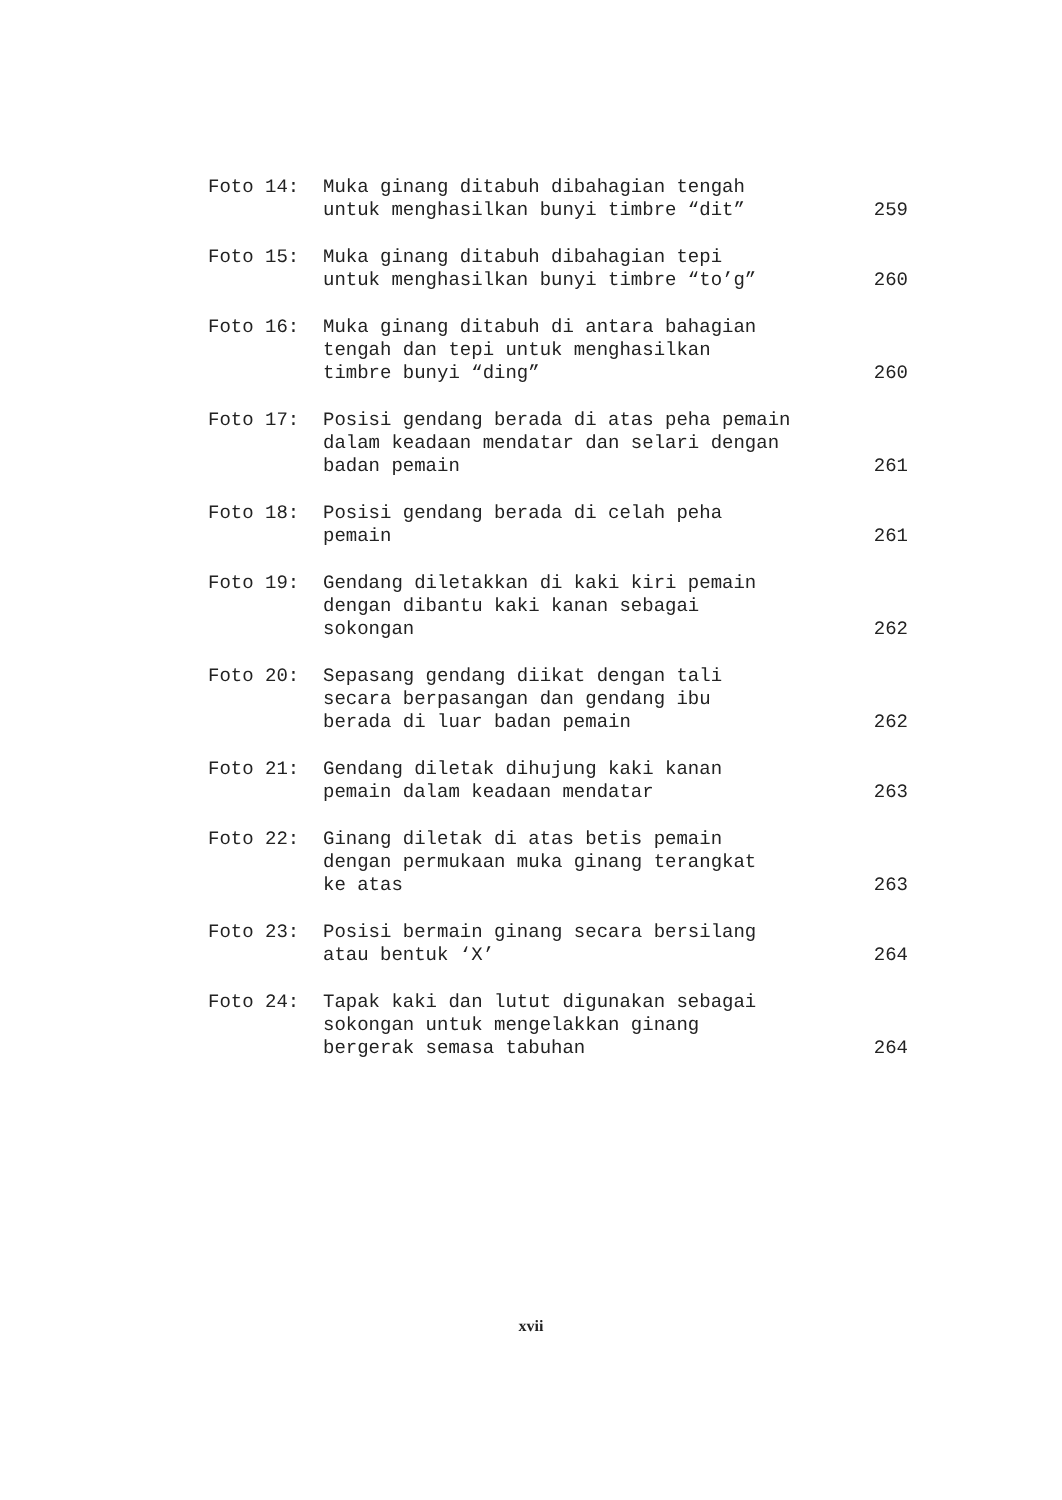Foto 14: Muka ginang ditabuh dibahagian tengah
untuk menghasilkan bunyi timbre “dit”
259
Foto 15: Muka ginang ditabuh dibahagian tepi
untuk menghasilkan bunyi timbre “to’g”
260
Foto 16: Muka ginang ditabuh di antara bahagian
tengah dan tepi untuk menghasilkan
timbre bunyi “ding”
260
Foto 17: Posisi gendang berada di atas peha pemain
dalam keadaan mendatar dan selari dengan
badan pemain
261
Foto 18: Posisi gendang berada di celah peha
pemain
261
Foto 19: Gendang diletakkan di kaki kiri pemain
dengan dibantu kaki kanan sebagai
sokongan
262
Foto 20: Sepasang gendang diikat dengan tali
secara berpasangan dan gendang ibu
berada di luar badan pemain
262
Foto 21: Gendang diletak dihujung kaki kanan
pemain dalam keadaan mendatar
263
Foto 22: Ginang diletak di atas betis pemain
dengan permukaan muka ginang terangkat
ke atas
263
Foto 23: Posisi bermain ginang secara bersilang
atau bentuk ‘X’
264
Foto 24: Tapak kaki dan lutut digunakan sebagai
sokongan untuk mengelakkan ginang
bergerak semasa tabuhan
264
xvii